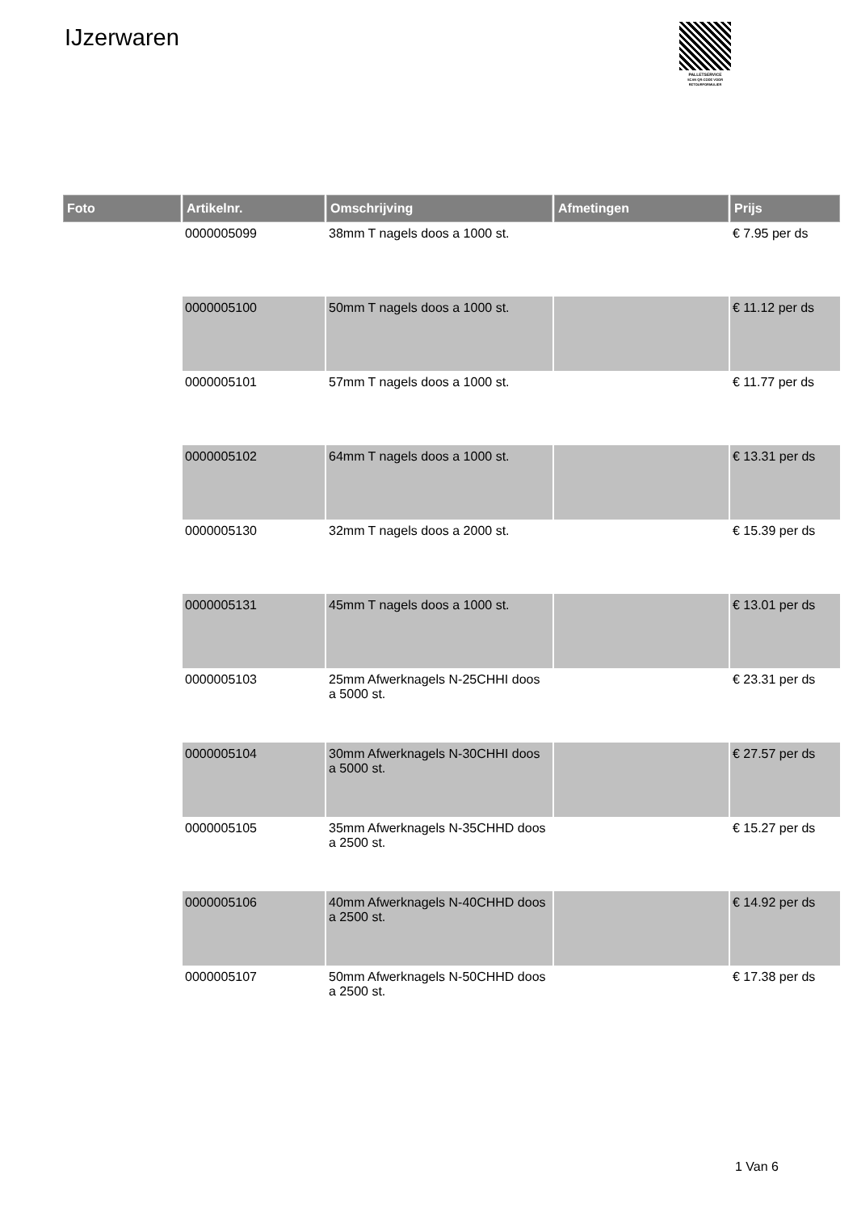IJzerwaren
PALLETSERVICE
SCAN QR-CODE VOOR RETOURFORMULIER
| Foto | Artikelnr. | Omschrijving | Afmetingen | Prijs |
| --- | --- | --- | --- | --- |
| | 0000005099 | 38mm T nagels doos a 1000 st. | | € 7.95 per ds |
| | 0000005100 | 50mm T nagels doos a 1000 st. | | € 11.12 per ds |
| | 0000005101 | 57mm T nagels doos a 1000 st. | | € 11.77 per ds |
| | 0000005102 | 64mm T nagels doos a 1000 st. | | € 13.31 per ds |
| | 0000005130 | 32mm T nagels doos a 2000 st. | | € 15.39 per ds |
| | 0000005131 | 45mm T nagels doos a 1000 st. | | € 13.01 per ds |
| | 0000005103 | 25mm Afwerknagels N-25CHHI doos a 5000 st. | | € 23.31 per ds |
| | 0000005104 | 30mm Afwerknagels N-30CHHI doos a 5000 st. | | € 27.57 per ds |
| | 0000005105 | 35mm Afwerknagels N-35CHHD doos a 2500 st. | | € 15.27 per ds |
| | 0000005106 | 40mm Afwerknagels N-40CHHD doos a 2500 st. | | € 14.92 per ds |
| | 0000005107 | 50mm Afwerknagels N-50CHHD doos a 2500 st. | | € 17.38 per ds |
1 Van 6